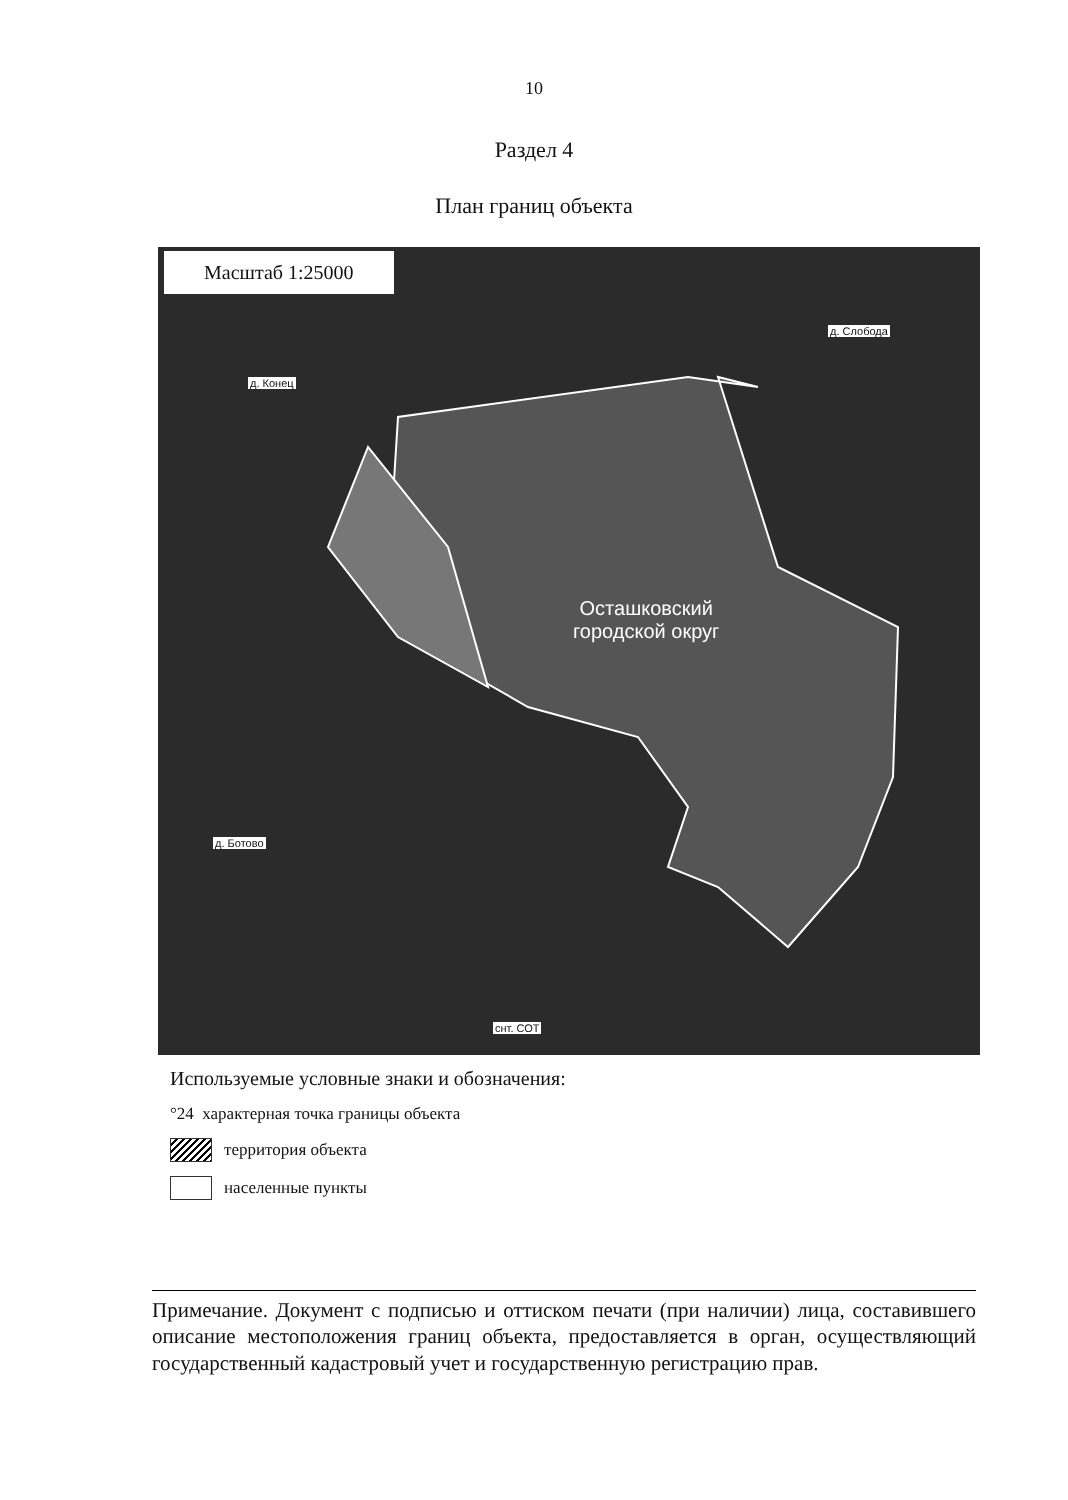10
Раздел 4
План границ объекта
Масштаб 1:25000
д. Слобода
д. Конец
д. Ботово
снт. СОТ
Осташковский
городской округ
Используемые условные знаки и обозначения:
°24 характерная точка границы объекта
территория объекта
населенные пункты
Примечание. Документ с подписью и оттиском печати (при наличии) лица, составившего описание местоположения границ объекта, предоставляется в орган, осуществляющий государственный кадастровый учет и государственную регистрацию прав.